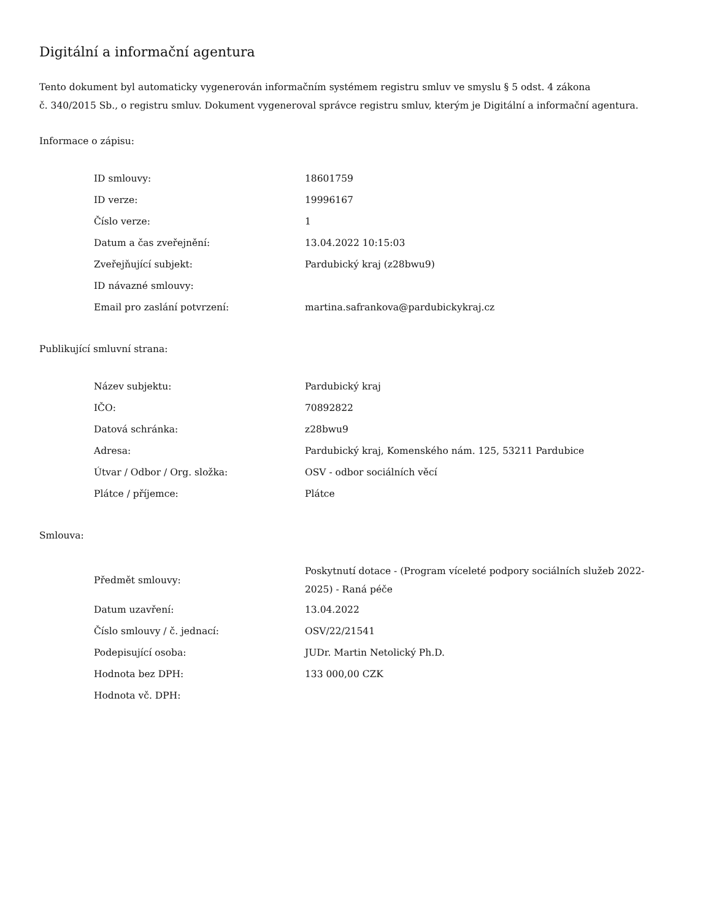Digitální a informační agentura
Tento dokument byl automaticky vygenerován informačním systémem registru smluv ve smyslu § 5 odst. 4 zákona
č. 340/2015 Sb., o registru smluv. Dokument vygeneroval správce registru smluv, kterým je Digitální a informační agentura.
Informace o zápisu:
| ID smlouvy: | 18601759 |
| ID verze: | 19996167 |
| Číslo verze: | 1 |
| Datum a čas zveřejnění: | 13.04.2022 10:15:03 |
| Zveřejňující subjekt: | Pardubický kraj (z28bwu9) |
| ID návazné smlouvy: | |
| Email pro zaslání potvrzení: | martina.safrankova@pardubickykraj.cz |
Publikující smluvní strana:
| Název subjektu: | Pardubický kraj |
| IČO: | 70892822 |
| Datová schránka: | z28bwu9 |
| Adresa: | Pardubický kraj, Komenského nám. 125, 53211 Pardubice |
| Útvar / Odbor / Org. složka: | OSV - odbor sociálních věcí |
| Plátce / příjemce: | Plátce |
Smlouva:
| Předmět smlouvy: | Poskytnutí dotace - (Program víceleté podpory sociálních služeb 2022-2025) - Raná péče |
| Datum uzavření: | 13.04.2022 |
| Číslo smlouvy / č. jednací: | OSV/22/21541 |
| Podepisující osoba: | JUDr. Martin Netolický Ph.D. |
| Hodnota bez DPH: | 133 000,00 CZK |
| Hodnota vč. DPH: | |